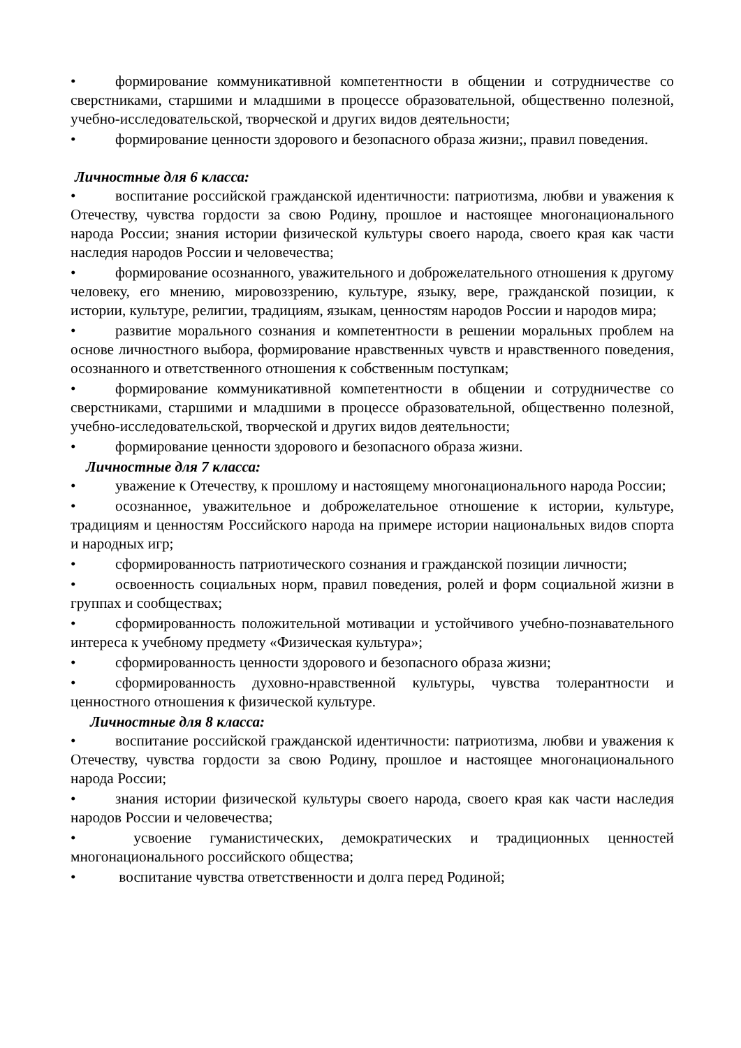• формирование коммуникативной компетентности в общении и сотрудничестве со сверстниками, старшими и младшими в процессе образовательной, общественно полезной, учебно-исследовательской, творческой и других видов деятельности;
• формирование ценности здорового и безопасного образа жизни;, правил поведения.
Личностные для 6 класса:
• воспитание российской гражданской идентичности: патриотизма, любви и уважения к Отечеству, чувства гордости за свою Родину, прошлое и настоящее многонационального народа России; знания истории физической культуры своего народа, своего края как части наследия народов России и человечества;
• формирование осознанного, уважительного и доброжелательного отношения к другому человеку, его мнению, мировоззрению, культуре, языку, вере, гражданской позиции, к истории, культуре, религии, традициям, языкам, ценностям народов России и народов мира;
• развитие морального сознания и компетентности в решении моральных проблем на основе личностного выбора, формирование нравственных чувств и нравственного поведения, осознанного и ответственного отношения к собственным поступкам;
• формирование коммуникативной компетентности в общении и сотрудничестве со сверстниками, старшими и младшими в процессе образовательной, общественно полезной, учебно-исследовательской, творческой и других видов деятельности;
• формирование ценности здорового и безопасного образа жизни.
Личностные для 7 класса:
• уважение к Отечеству, к прошлому и настоящему многонационального народа России;
• осознанное, уважительное и доброжелательное отношение к истории, культуре, традициям и ценностям Российского народа на примере истории национальных видов спорта и народных игр;
• сформированность патриотического сознания и гражданской позиции личности;
• освоенность социальных норм, правил поведения, ролей и форм социальной жизни в группах и сообществах;
• сформированность положительной мотивации и устойчивого учебно-познавательного интереса к учебному предмету «Физическая культура»;
• сформированность ценности здорового и безопасного образа жизни;
• сформированность духовно-нравственной культуры, чувства толерантности и ценностного отношения к физической культуре.
Личностные для 8 класса:
• воспитание российской гражданской идентичности: патриотизма, любви и уважения к Отечеству, чувства гордости за свою Родину, прошлое и настоящее многонационального народа России;
• знания истории физической культуры своего народа, своего края как части наследия народов России и человечества;
• усвоение гуманистических, демократических и традиционных ценностей многонационального российского общества;
• воспитание чувства ответственности и долга перед Родиной;